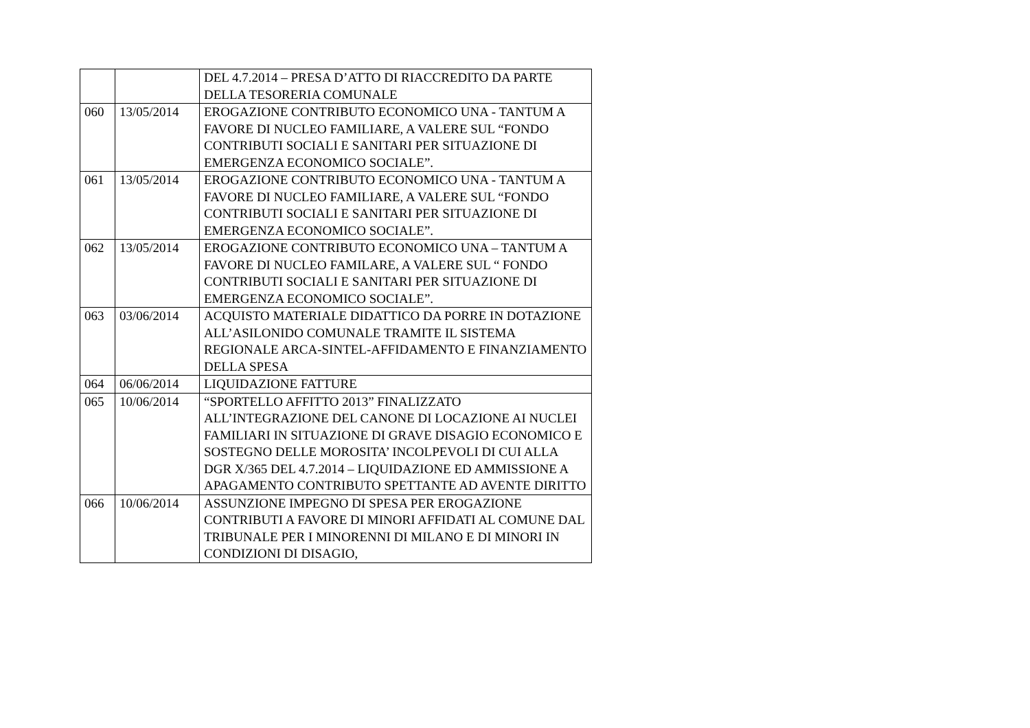| | | DEL 4.7.2014 – PRESA D’ATTO DI RIACCREDITO DA PARTE DELLA TESORERIA COMUNALE |
| 060 | 13/05/2014 | EROGAZIONE CONTRIBUTO ECONOMICO UNA - TANTUM A FAVORE DI NUCLEO FAMILIARE, A VALERE SUL “FONDO CONTRIBUTI SOCIALI E SANITARI PER SITUAZIONE DI EMERGENZA ECONOMICO SOCIALE”. |
| 061 | 13/05/2014 | EROGAZIONE CONTRIBUTO ECONOMICO UNA - TANTUM A FAVORE DI NUCLEO FAMILIARE, A VALERE SUL “FONDO CONTRIBUTI SOCIALI E SANITARI PER SITUAZIONE DI EMERGENZA ECONOMICO SOCIALE”. |
| 062 | 13/05/2014 | EROGAZIONE CONTRIBUTO ECONOMICO UNA – TANTUM A FAVORE DI NUCLEO FAMILARE, A VALERE SUL “ FONDO CONTRIBUTI SOCIALI E SANITARI PER SITUAZIONE DI EMERGENZA ECONOMICO SOCIALE”. |
| 063 | 03/06/2014 | ACQUISTO MATERIALE DIDATTICO DA PORRE IN DOTAZIONE ALL’ASILONIDO COMUNALE TRAMITE IL SISTEMA REGIONALE ARCA-SINTEL-AFFIDAMENTO E FINANZIAMENTO DELLA SPESA |
| 064 | 06/06/2014 | LIQUIDAZIONE FATTURE |
| 065 | 10/06/2014 | “SPORTELLO AFFITTO 2013” FINALIZZATO ALL’INTEGRAZIONE DEL CANONE DI LOCAZIONE AI NUCLEI FAMILIARI IN SITUAZIONE DI GRAVE DISAGIO ECONOMICO E SOSTEGNO DELLE MOROSITA’ INCOLPEVOLI DI CUI ALLA DGR X/365 DEL 4.7.2014 – LIQUIDAZIONE ED AMMISSIONE A APAGAMENTO CONTRIBUTO SPETTANTE AD AVENTE DIRITTO |
| 066 | 10/06/2014 | ASSUNZIONE IMPEGNO DI SPESA PER EROGAZIONE CONTRIBUTI A FAVORE DI MINORI AFFIDATI AL COMUNE DAL TRIBUNALE PER I MINORENNI DI MILANO E DI MINORI IN CONDIZIONI DI DISAGIO, |